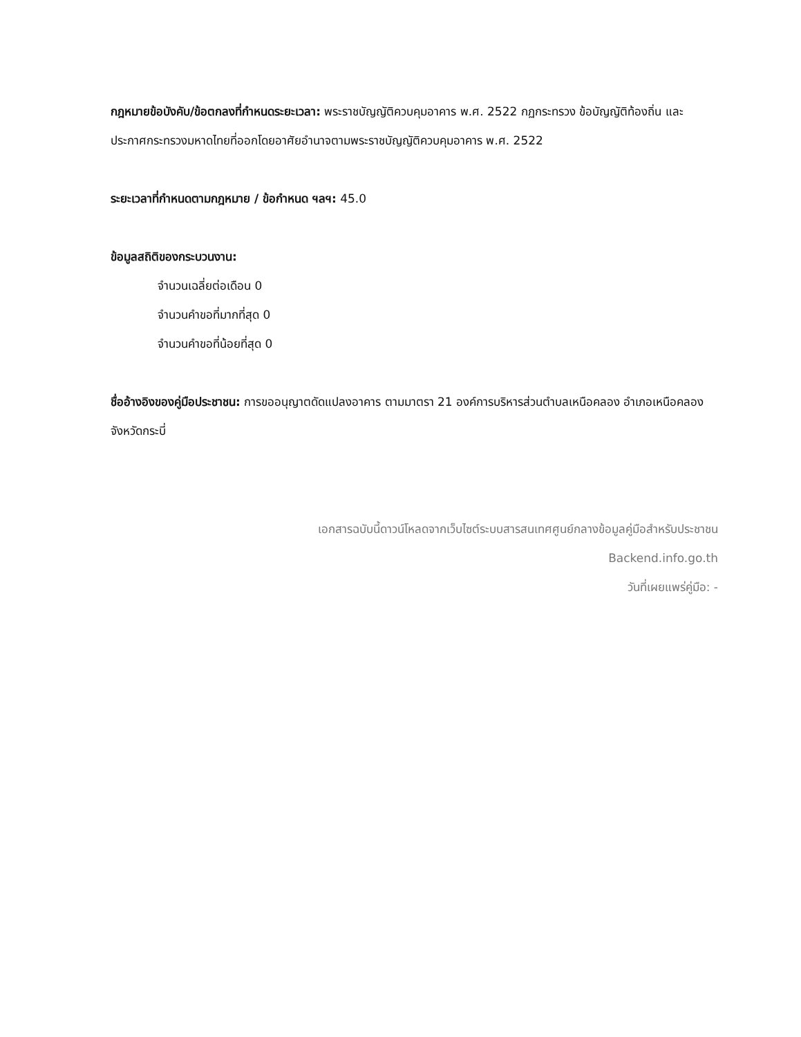กฎหมายข้อบังคับ/ข้อตกลงที่กำหนดระยะเวลา: พระราชบัญญัติควบคุมอาคาร พ.ศ. 2522 กฏกระทรวง ข้อบัญญัติท้องถิ่น และประกาศกระทรวงมหาดไทยที่ออกโดยอาศัยอำนาจตามพระราชบัญญัติควบคุมอาคาร พ.ศ. 2522
ระยะเวลาที่กำหนดตามกฎหมาย / ข้อกำหนด ฯลฯ: 45.0
ข้อมูลสถิติของกระบวนงาน:
จำนวนเฉลี่ยต่อเดือน 0
จำนวนคำขอที่มากที่สุด 0
จำนวนคำขอที่น้อยที่สุด 0
ชื่ออ้างอิงของคู่มือประชาชน: การขออนุญาตดัดแปลงอาคาร ตามมาตรา 21 องค์การบริหารส่วนตำบลเหนือคลอง อำเภอเหนือคลอง จังหวัดกระบี่
เอกสารฉบับนี้ดาวน์โหลดจากเว็บไซต์ระบบสารสนเทศศูนย์กลางข้อมูลคู่มือสำหรับประชาชน
Backend.info.go.th
วันที่เผยแพร่คู่มือ: -